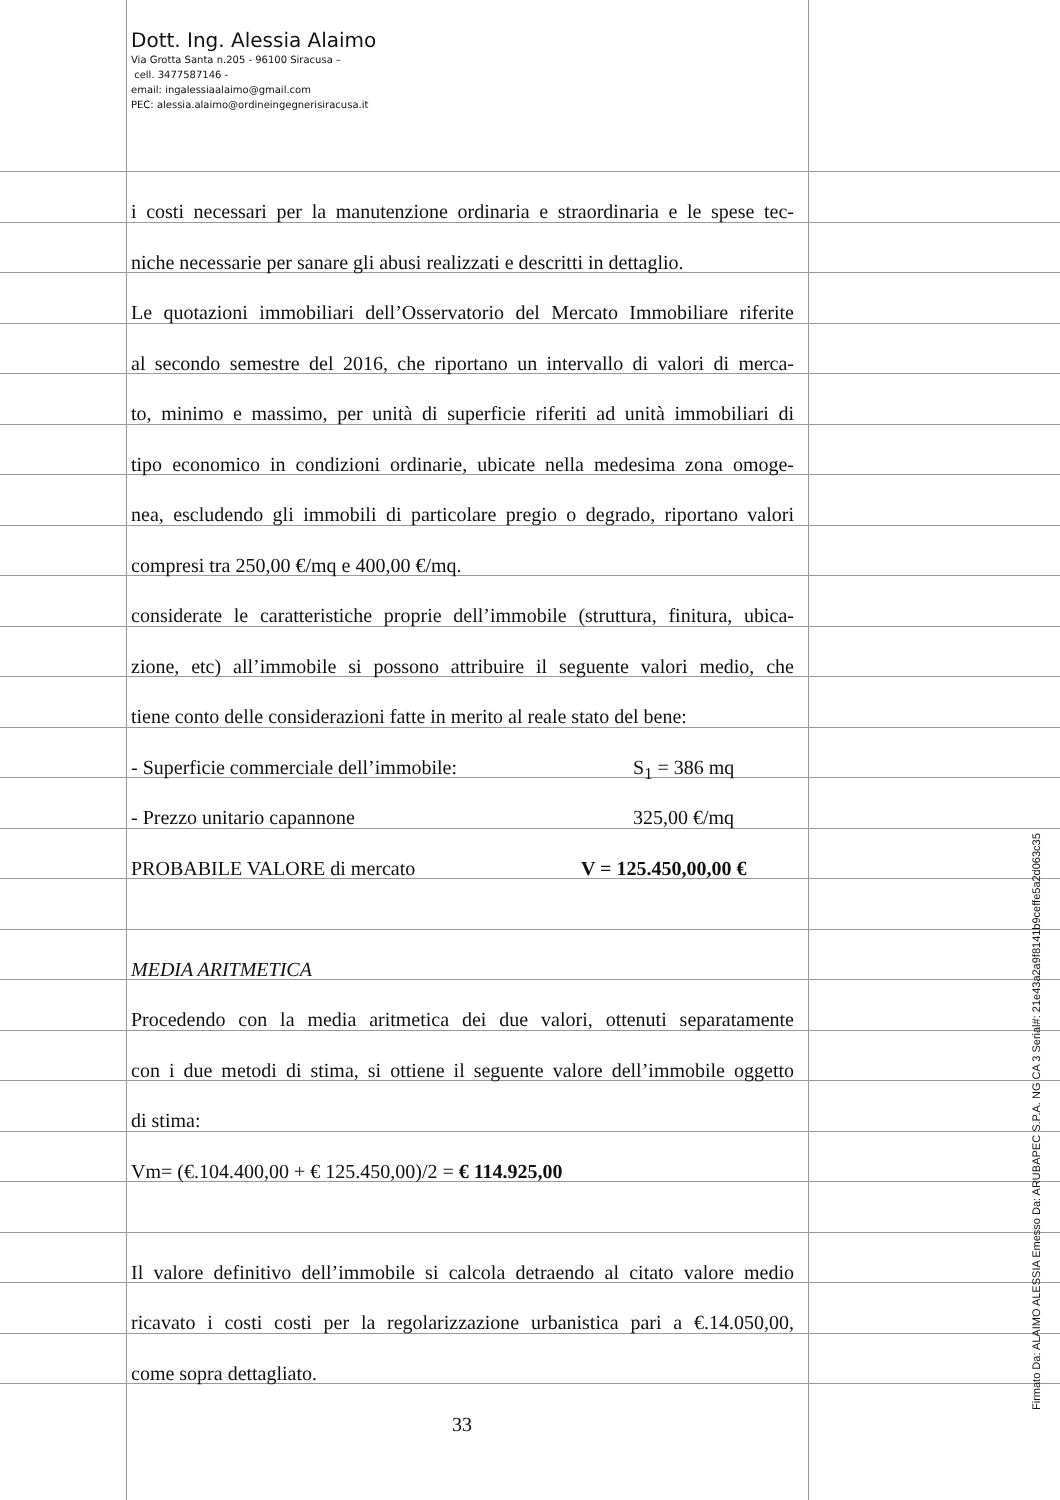Dott. Ing. Alessia Alaimo
Via Grotta Santa n.205 - 96100 Siracusa –
cell. 3477587146 -
email: ingalessiaalaimo@gmail.com
PEC: alessia.alaimo@ordineingegnerisiracusa.it
i costi necessari per la manutenzione ordinaria e straordinaria e le spese tec-
niche necessarie per sanare gli abusi realizzati e descritti in dettaglio.
Le quotazioni immobiliari dell’Osservatorio del Mercato Immobiliare riferite
al secondo semestre del 2016, che riportano un intervallo di valori di merca-
to, minimo e massimo, per unità di superficie riferiti ad unità immobiliari di
tipo economico in condizioni ordinarie, ubicate nella medesima zona omoge-
nea, escludendo gli immobili di particolare pregio o degrado, riportano valori
compresi tra 250,00 €/mq e 400,00 €/mq.
considerate le caratteristiche proprie dell’immobile (struttura, finitura, ubica-
zione, etc) all’immobile si possono attribuire il seguente valori medio, che
tiene conto delle considerazioni fatte in merito al reale stato del bene:
- Superficie commerciale dell’immobile: S<sub>1</sub> = 386 mq
- Prezzo unitario capannone 325,00 €/mq
PROBABILE VALORE di mercato V = 125.450,00,00 €
MEDIA ARITMETICA
Procedendo con la media aritmetica dei due valori, ottenuti separatamente
con i due metodi di stima, si ottiene il seguente valore dell’immobile oggetto
di stima:
Vm= (€.104.400,00 + € 125.450,00)/2 = € 114.925,00
Il valore definitivo dell’immobile si calcola detraendo al citato valore medio
ricavato i costi costi per la regolarizzazione urbanistica pari a €.14.050,00,
come sopra dettagliato.
33 Firmato Da: ALAIMO ALESSIA Emesso Da: ARUBAPEC S.P.A. NG CA 3 Serial#: 21e43a2a9f8141b9ceffe5a2d063c35